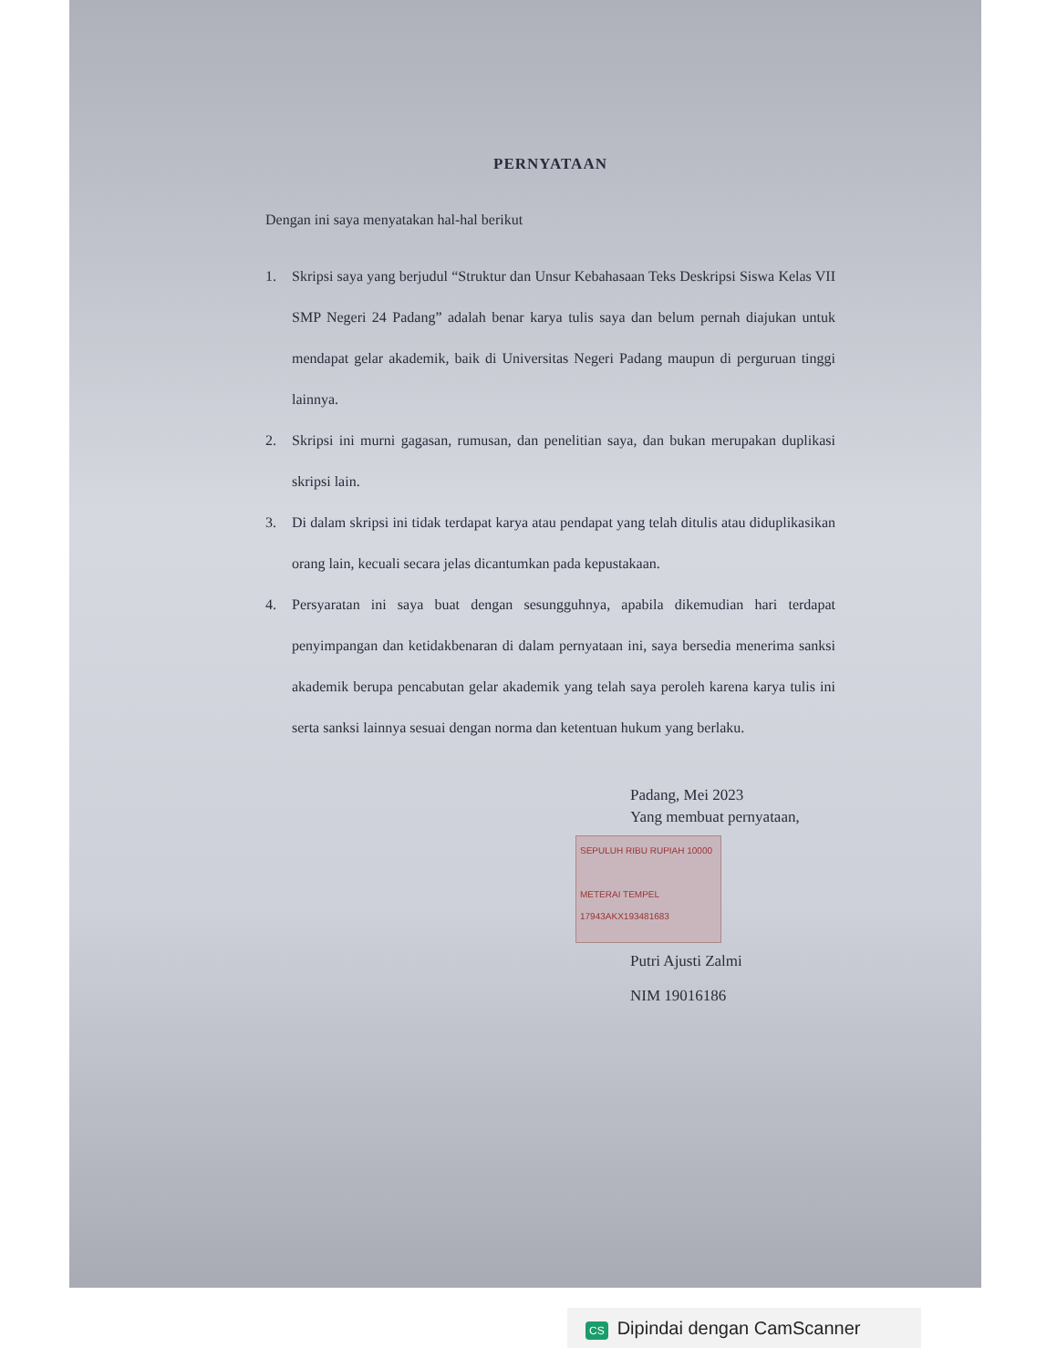PERNYATAAN
Dengan ini saya menyatakan hal-hal berikut
1. Skripsi saya yang berjudul “Struktur dan Unsur Kebahasaan Teks Deskripsi Siswa Kelas VII SMP Negeri 24 Padang” adalah benar karya tulis saya dan belum pernah diajukan untuk mendapat gelar akademik, baik di Universitas Negeri Padang maupun di perguruan tinggi lainnya.
2. Skripsi ini murni gagasan, rumusan, dan penelitian saya, dan bukan merupakan duplikasi skripsi lain.
3. Di dalam skripsi ini tidak terdapat karya atau pendapat yang telah ditulis atau diduplikasikan orang lain, kecuali secara jelas dicantumkan pada kepustakaan.
4. Persyaratan ini saya buat dengan sesungguhnya, apabila dikemudian hari terdapat penyimpangan dan ketidakbenaran di dalam pernyataan ini, saya bersedia menerima sanksi akademik berupa pencabutan gelar akademik yang telah saya peroleh karena karya tulis ini serta sanksi lainnya sesuai dengan norma dan ketentuan hukum yang berlaku.
Padang, Mei 2023
Yang membuat pernyataan,
SEPULUH RIBU RUPIAH 10000
METERAI TEMPEL
17943AKX193481683
Putri Ajusti Zalmi
NIM 19016186
CS Dipindai dengan CamScanner